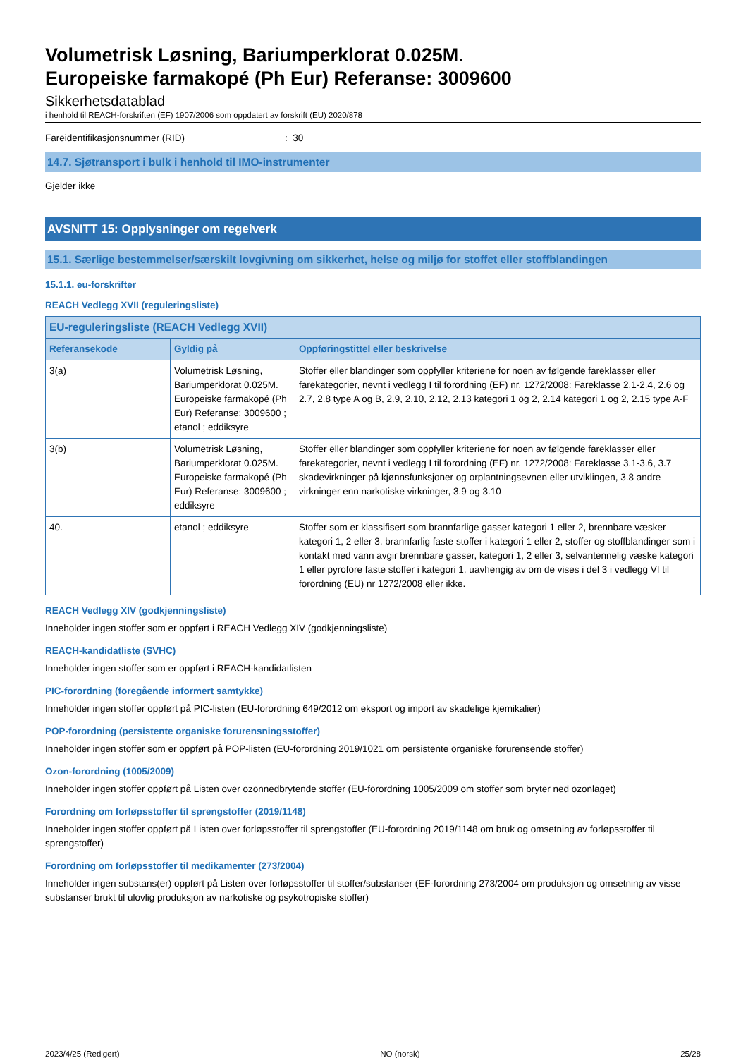Volumetrisk Løsning, Bariumperklorat 0.025M.
Europeiske farmakopé (Ph Eur) Referanse: 3009600
Sikkerhetsdatablad
i henhold til REACH-forskriften (EF) 1907/2006 som oppdatert av forskrift (EU) 2020/878
Fareidentifikasjonsnummer (RID): 30
14.7. Sjøtransport i bulk i henhold til IMO-instrumenter
Gjelder ikke
AVSNITT 15: Opplysninger om regelverk
15.1. Særlige bestemmelser/særskilt lovgivning om sikkerhet, helse og miljø for stoffet eller stoffblandingen
15.1.1. eu-forskrifter
REACH Vedlegg XVII (reguleringsliste)
| EU-reguleringsliste (REACH Vedlegg XVII) | | |
| --- | --- | --- |
| Referansekode | Gyldig på | Oppføringstittel eller beskrivelse |
| 3(a) | Volumetrisk Løsning, Bariumperklorat 0.025M. Europeiske farmakopé (Ph Eur) Referanse: 3009600 ; etanol ; eddiksyre | Stoffer eller blandinger som oppfyller kriteriene for noen av følgende fareklasser eller farekategorier, nevnt i vedlegg I til forordning (EF) nr. 1272/2008: Fareklasse 2.1-2.4, 2.6 og 2.7, 2.8 type A og B, 2.9, 2.10, 2.12, 2.13 kategori 1 og 2, 2.14 kategori 1 og 2, 2.15 type A-F |
| 3(b) | Volumetrisk Løsning, Bariumperklorat 0.025M. Europeiske farmakopé (Ph Eur) Referanse: 3009600 ; eddiksyre | Stoffer eller blandinger som oppfyller kriteriene for noen av følgende fareklasser eller farekategorier, nevnt i vedlegg I til forordning (EF) nr. 1272/2008: Fareklasse 3.1-3.6, 3.7 skadevirkninger på kjønnsfunksjoner og orplantningsevnen eller utviklingen, 3.8 andre virkninger enn narkotiske virkninger, 3.9 og 3.10 |
| 40. | etanol ; eddiksyre | Stoffer som er klassifisert som brannfarlige gasser kategori 1 eller 2, brennbare væsker kategori 1, 2 eller 3, brannfarlig faste stoffer i kategori 1 eller 2, stoffer og stoffblandinger som i kontakt med vann avgir brennbare gasser, kategori 1, 2 eller 3, selvantennelig væske kategori 1 eller pyrofore faste stoffer i kategori 1, uavhengig av om de vises i del 3 i vedlegg VI til forordning (EU) nr 1272/2008 eller ikke. |
REACH Vedlegg XIV (godkjenningsliste)
Inneholder ingen stoffer som er oppført i REACH Vedlegg XIV (godkjenningsliste)
REACH-kandidatliste (SVHC)
Inneholder ingen stoffer som er oppført i REACH-kandidatlisten
PIC-forordning (foregående informert samtykke)
Inneholder ingen stoffer oppført på PIC-listen (EU-forordning 649/2012 om eksport og import av skadelige kjemikalier)
POP-forordning (persistente organiske forurensningsstoffer)
Inneholder ingen stoffer som er oppført på POP-listen (EU-forordning 2019/1021 om persistente organiske forurensende stoffer)
Ozon-forordning (1005/2009)
Inneholder ingen stoffer oppført på Listen over ozonnedbrytende stoffer (EU-forordning 1005/2009 om stoffer som bryter ned ozonlaget)
Forordning om forløpsstoffer til sprengstoffer (2019/1148)
Inneholder ingen stoffer oppført på Listen over forløpsstoffer til sprengstoffer (EU-forordning 2019/1148 om bruk og omsetning av forløpsstoffer til sprengstoffer)
Forordning om forløpsstoffer til medikamenter (273/2004)
Inneholder ingen substans(er) oppført på Listen over forløpsstoffer til stoffer/substanser (EF-forordning 273/2004 om produksjon og omsetning av visse substanser brukt til ulovlig produksjon av narkotiske og psykotropiske stoffer)
2023/4/25 (Redigert) NO (norsk) 25/28